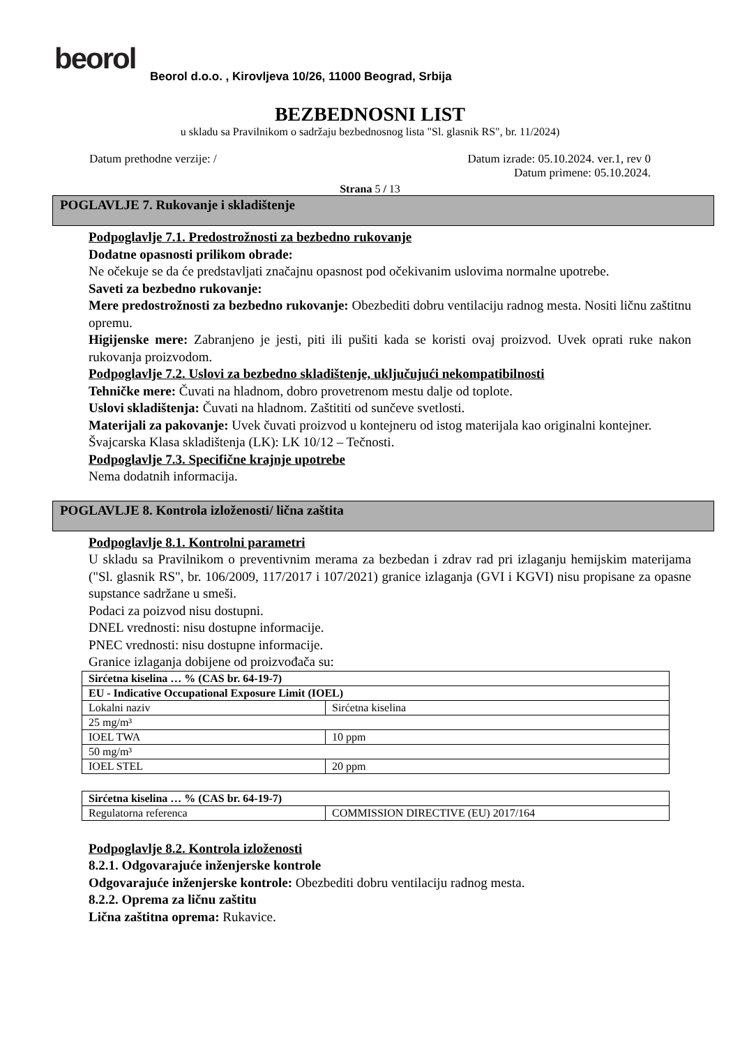beorol
Beorol d.o.o. , Kirovljeva 10/26, 11000 Beograd, Srbija
BEZBEDNOSNI LIST
u skladu sa Pravilnikom o sadržaju bezbednosnog lista "Sl. glasnik RS", br. 11/2024)
Datum prethodne verzije: / Datum izrade: 05.10.2024. ver.1, rev 0
Datum primene: 05.10.2024.
Strana 5 / 13
POGLAVLJE 7. Rukovanje i skladištenje
Podpoglavlje 7.1. Predostrožnosti za bezbedno rukovanje
Dodatne opasnosti prilikom obrade:
Ne očekuje se da će predstavljati značajnu opasnost pod očekivanim uslovima normalne upotrebe.
Saveti za bezbedno rukovanje:
Mere predostrožnosti za bezbedno rukovanje: Obezbediti dobru ventilaciju radnog mesta. Nositi ličnu zaštitnu opremu.
Higijenske mere: Zabranjeno je jesti, piti ili pušiti kada se koristi ovaj proizvod. Uvek oprati ruke nakon rukovanja proizvodom.
Podpoglavlje 7.2. Uslovi za bezbedno skladištenje, uključujući nekompatibilnosti
Tehničke mere: Čuvati na hladnom, dobro provetrenom mestu dalje od toplote.
Uslovi skladištenja: Čuvati na hladnom. Zaštititi od sunčeve svetlosti.
Materijali za pakovanje: Uvek čuvati proizvod u kontejneru od istog materijala kao originalni kontejner.
Švajcarska Klasa skladištenja (LK): LK 10/12 – Tečnosti.
Podpoglavlje 7.3. Specifične krajnje upotrebe
Nema dodatnih informacija.
POGLAVLJE 8. Kontrola izloženosti/ lična zaštita
Podpoglavlje 8.1. Kontrolni parametri
U skladu sa Pravilnikom o preventivnim merama za bezbedan i zdrav rad pri izlaganju hemijskim materijama ("Sl. glasnik RS", br. 106/2009, 117/2017 i 107/2021) granice izlaganja (GVI i KGVI) nisu propisane za opasne supstance sadržane u smeši.
Podaci za poizvod nisu dostupni.
DNEL vrednosti: nisu dostupne informacije.
PNEC vrednosti: nisu dostupne informacije.
Granice izlaganja dobijene od proizvođača su:
| Sirćetna kiselina … % (CAS br. 64-19-7) | |
| EU - Indicative Occupational Exposure Limit (IOEL) | |
| Lokalni naziv | Sirćetna kiselina |
| 25 mg/m³ | |
| IOEL TWA | 10 ppm |
| 50 mg/m³ | |
| IOEL STEL | 20 ppm |
| Sirćetna kiselina … % (CAS br. 64-19-7) | |
| Regulatorna referenca | COMMISSION DIRECTIVE (EU) 2017/164 |
Podpoglavlje 8.2. Kontrola izloženosti
8.2.1. Odgovarajuće inženjerske kontrole
Odgovarajuće inženjerske kontrole: Obezbediti dobru ventilaciju radnog mesta.
8.2.2. Oprema za ličnu zaštitu
Lična zaštitna oprema: Rukavice.